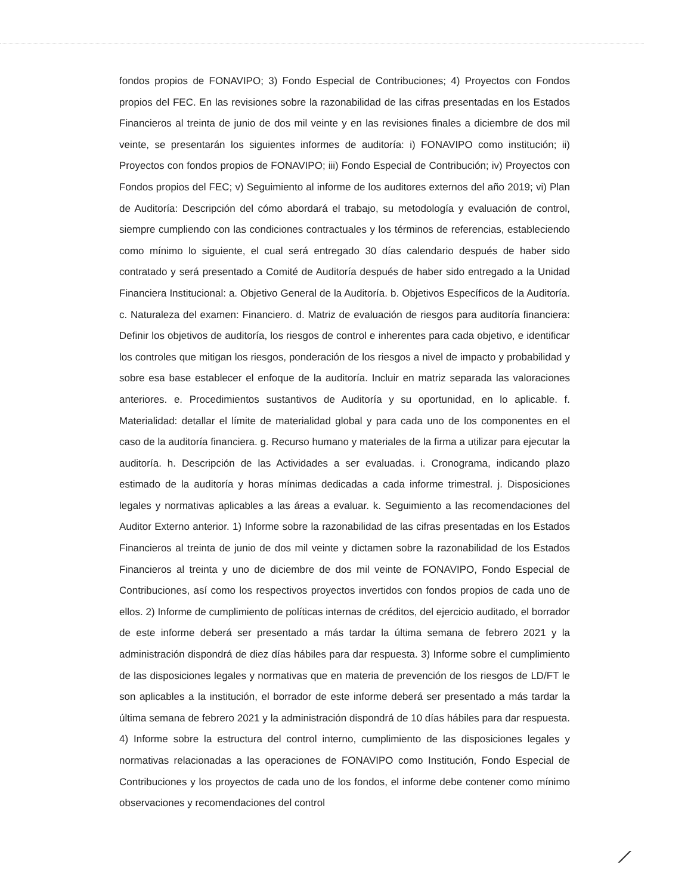fondos propios de FONAVIPO; 3) Fondo Especial de Contribuciones; 4) Proyectos con Fondos propios del FEC. En las revisiones sobre la razonabilidad de las cifras presentadas en los Estados Financieros al treinta de junio de dos mil veinte y en las revisiones finales a diciembre de dos mil veinte, se presentarán los siguientes informes de auditoría: i) FONAVIPO como institución; ii) Proyectos con fondos propios de FONAVIPO; iii) Fondo Especial de Contribución; iv) Proyectos con Fondos propios del FEC; v) Seguimiento al informe de los auditores externos del año 2019; vi) Plan de Auditoría: Descripción del cómo abordará el trabajo, su metodología y evaluación de control, siempre cumpliendo con las condiciones contractuales y los términos de referencias, estableciendo como mínimo lo siguiente, el cual será entregado 30 días calendario después de haber sido contratado y será presentado a Comité de Auditoría después de haber sido entregado a la Unidad Financiera Institucional: a. Objetivo General de la Auditoría. b. Objetivos Específicos de la Auditoría. c. Naturaleza del examen: Financiero. d. Matriz de evaluación de riesgos para auditoría financiera: Definir los objetivos de auditoría, los riesgos de control e inherentes para cada objetivo, e identificar los controles que mitigan los riesgos, ponderación de los riesgos a nivel de impacto y probabilidad y sobre esa base establecer el enfoque de la auditoría. Incluir en matriz separada las valoraciones anteriores. e. Procedimientos sustantivos de Auditoría y su oportunidad, en lo aplicable. f. Materialidad: detallar el límite de materialidad global y para cada uno de los componentes en el caso de la auditoría financiera. g. Recurso humano y materiales de la firma a utilizar para ejecutar la auditoría. h. Descripción de las Actividades a ser evaluadas. i. Cronograma, indicando plazo estimado de la auditoría y horas mínimas dedicadas a cada informe trimestral. j. Disposiciones legales y normativas aplicables a las áreas a evaluar. k. Seguimiento a las recomendaciones del Auditor Externo anterior. 1) Informe sobre la razonabilidad de las cifras presentadas en los Estados Financieros al treinta de junio de dos mil veinte y dictamen sobre la razonabilidad de los Estados Financieros al treinta y uno de diciembre de dos mil veinte de FONAVIPO, Fondo Especial de Contribuciones, así como los respectivos proyectos invertidos con fondos propios de cada uno de ellos. 2) Informe de cumplimiento de políticas internas de créditos, del ejercicio auditado, el borrador de este informe deberá ser presentado a más tardar la última semana de febrero 2021 y la administración dispondrá de diez días hábiles para dar respuesta. 3) Informe sobre el cumplimiento de las disposiciones legales y normativas que en materia de prevención de los riesgos de LD/FT le son aplicables a la institución, el borrador de este informe deberá ser presentado a más tardar la última semana de febrero 2021 y la administración dispondrá de 10 días hábiles para dar respuesta. 4) Informe sobre la estructura del control interno, cumplimiento de las disposiciones legales y normativas relacionadas a las operaciones de FONAVIPO como Institución, Fondo Especial de Contribuciones y los proyectos de cada uno de los fondos, el informe debe contener como mínimo observaciones y recomendaciones del control
⟋